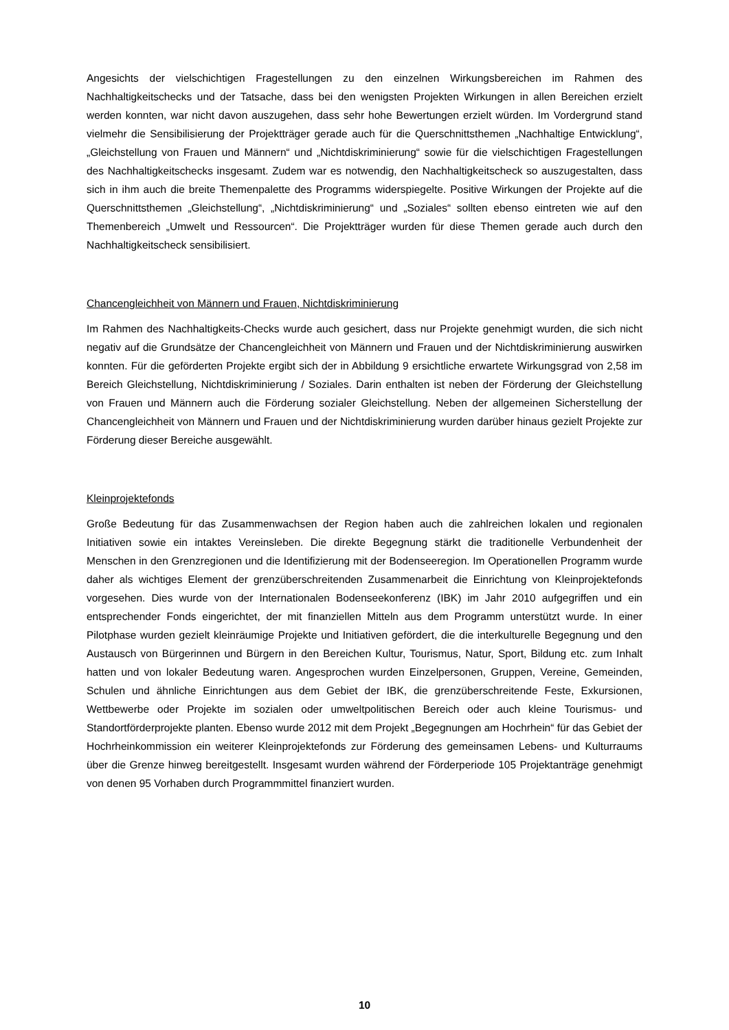Angesichts der vielschichtigen Fragestellungen zu den einzelnen Wirkungsbereichen im Rahmen des Nachhaltigkeitschecks und der Tatsache, dass bei den wenigsten Projekten Wirkungen in allen Bereichen erzielt werden konnten, war nicht davon auszugehen, dass sehr hohe Bewertungen erzielt würden. Im Vordergrund stand vielmehr die Sensibilisierung der Projektträger gerade auch für die Querschnittsthemen „Nachhaltige Entwicklung“, „Gleichstellung von Frauen und Männern“ und „Nichtdiskriminierung“ sowie für die vielschichtigen Fragestellungen des Nachhaltigkeitschecks insgesamt. Zudem war es notwendig, den Nachhaltigkeitscheck so auszugestalten, dass sich in ihm auch die breite Themenpalette des Programms widerspiegelte. Positive Wirkungen der Projekte auf die Querschnittsthemen „Gleichstellung“, „Nichtdiskriminierung“ und „Soziales“ sollten ebenso eintreten wie auf den Themenbereich „Umwelt und Ressourcen“. Die Projektträger wurden für diese Themen gerade auch durch den Nachhaltigkeitscheck sensibilisiert.
Chancengleichheit von Männern und Frauen, Nichtdiskriminierung
Im Rahmen des Nachhaltigkeits-Checks wurde auch gesichert, dass nur Projekte genehmigt wurden, die sich nicht negativ auf die Grundsätze der Chancengleichheit von Männern und Frauen und der Nichtdiskriminierung auswirken konnten. Für die geförderten Projekte ergibt sich der in Abbildung 9 ersichtliche erwartete Wirkungsgrad von 2,58 im Bereich Gleichstellung, Nichtdiskriminierung / Soziales. Darin enthalten ist neben der Förderung der Gleichstellung von Frauen und Männern auch die Förderung sozialer Gleichstellung. Neben der allgemeinen Sicherstellung der Chancengleichheit von Männern und Frauen und der Nichtdiskriminierung wurden darüber hinaus gezielt Projekte zur Förderung dieser Bereiche ausgewählt.
Kleinprojektefonds
Große Bedeutung für das Zusammenwachsen der Region haben auch die zahlreichen lokalen und regionalen Initiativen sowie ein intaktes Vereinsleben. Die direkte Begegnung stärkt die traditionelle Verbundenheit der Menschen in den Grenzregionen und die Identifizierung mit der Bodenseeregion. Im Operationellen Programm wurde daher als wichtiges Element der grenzüberschreitenden Zusammenarbeit die Einrichtung von Kleinprojektefonds vorgesehen. Dies wurde von der Internationalen Bodenseekonferenz (IBK) im Jahr 2010 aufgegriffen und ein entsprechender Fonds eingerichtet, der mit finanziellen Mitteln aus dem Programm unterstützt wurde. In einer Pilotphase wurden gezielt kleinräumige Projekte und Initiativen gefördert, die die interkulturelle Begegnung und den Austausch von Bürgerinnen und Bürgern in den Bereichen Kultur, Tourismus, Natur, Sport, Bildung etc. zum Inhalt hatten und von lokaler Bedeutung waren. Angesprochen wurden Einzelpersonen, Gruppen, Vereine, Gemeinden, Schulen und ähnliche Einrichtungen aus dem Gebiet der IBK, die grenzüberschreitende Feste, Exkursionen, Wettbewerbe oder Projekte im sozialen oder umweltpolitischen Bereich oder auch kleine Tourismus- und Standortförderprojekte planten. Ebenso wurde 2012 mit dem Projekt „Begegnungen am Hochrhein“ für das Gebiet der Hochrheinkommission ein weiterer Kleinprojektefonds zur Förderung des gemeinsamen Lebens- und Kulturraums über die Grenze hinweg bereitgestellt. Insgesamt wurden während der Förderperiode 105 Projektanträge genehmigt von denen 95 Vorhaben durch Programmmittel finanziert wurden.
10